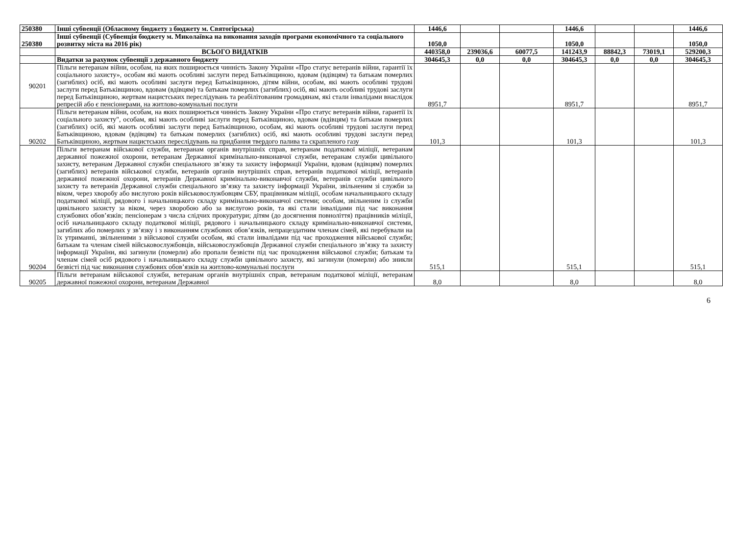| 250380 | Інші субвенції (Обласному бюджету з бюджету м. Святогірська) | 1446,6 | | | 1446,6 | | | 1446,6 |
| 250380 | Інші субвенції (Субвенція бюджету м. Миколаївка на виконання заходів програми економічного та соціального розвитку міста на 2016 рік) | 1050,0 | | | 1050,0 | | | 1050,0 |
| | ВСЬОГО ВИДАТКІВ | 440358,0 | 239036,6 | 60077,5 | 141243,9 | 88842,3 | 73019,1 | 529200,3 |
| | Видатки за рахунок субвенції з державного бюджету | 304645,3 | 0,0 | 0,0 | 304645,3 | 0,0 | 0,0 | 304645,3 |
| 90201 | Пільги ветеранам війни, особам, на яких поширюється чинність Закону України «Про статус ветеранів війни, гарантії їх соціального захисту», особам які мають особливі заслуги перед Батьківщиною, вдовам (вдівцям) та батькам померлих (загиблих) осіб, які мають особливі заслуги перед Батьківщиною, дітям війни, особам, які мають особливі трудові заслуги перед Батьківщиною, вдовам (вдівцям) та батькам померлих (загиблих) осіб, які мають особливі трудові заслуги перед Батьківщиною, жертвам нацистських переслідувань та реабілітованим громадянам, які стали інвалідами внаслідок репресій або є пенсіонерами, на житлово-комунальні послуги | 8951,7 | | | 8951,7 | | | 8951,7 |
| 90202 | Пільги ветеранам війни, особам, на яких поширюється чинність Закону України «Про статус ветеранів війни, гарантії їх соціального захисту", особам, які мають особливі заслуги перед Батьківщиною, вдовам (вдівцям) та батькам померлих (загиблих) осіб, які мають особливі заслуги перед Батьківщиною, особам, які мають особливі трудові заслуги перед Батьківщиною, вдовам (вдівцям) та батькам померлих (загиблих) осіб, які мають особливі трудові заслуги перед Батьківщиною, жертвам нацистських переслідувань на придбання твердого палива та скрапленого газу | 101,3 | | | 101,3 | | | 101,3 |
| 90204 | Пільги ветеранам військової служби, ветеранам органів внутрішніх справ, ветеранам податкової міліції, ветеранам державної пожежної охорони, ветеранам Державної кримінально-виконавчої служби, ветеранам служби цивільного захисту, ветеранам Державної служби спеціального зв’язку та захисту інформації України, вдовам (вдівцям) померлих (загиблих) ветеранів військової служби, ветеранів органів внутрішніх справ, ветеранів податкової міліції, ветеранів державної пожежної охорони, ветеранів Державної кримінально-виконавчої служби, ветеранів служби цивільного захисту та ветеранів Державної служби спеціального зв’язку та захисту інформації України, звільненим зі служби за віком, через хворобу або вислугою років військовослужбовцям СБУ, працівникам міліції, особам начальницького складу податкової міліції, рядового і начальницького складу кримінально-виконавчої системи; особам, звільненим із служби цивільного захисту за віком, через хворобою або за вислугою років, та які стали інвалідами під час виконання службових обов’язків; пенсіонерам з числа слідчих прокуратури; дітям (до досягнення повноліття) працівників міліції, осіб начальницького складу податкової міліції, рядового і начальницького складу кримінально-виконавчої системи, загиблих або померлих у зв’язку і з виконанням службових обов’язків, непрацездатним членам сімей, які перебували на їх утриманні, звільненими з військової служби особам, які стали інвалідами під час проходження військової служби; батькам та членам сімей військовослужбовців, військовослужбовців Державної служби спеціального зв’язку та захисту інформації України, які загинули (померли) або пропали безвісти під час проходження військової служби; батькам та членам сімей осіб рядового і начальницького складу служби цивільного захисту, які загинули (померли) або зникли безвісті під час виконання службових обов’язків на житлово-комунальні послуги | 515,1 | | | 515,1 | | | 515,1 |
| 90205 | Пільги ветеранам військової служби, ветеранам органів внутрішніх справ, ветеранам податкової міліції, ветеранам державної пожежної охорони, ветеранам Державної | 8,0 | | | 8,0 | | | 8,0 |
6